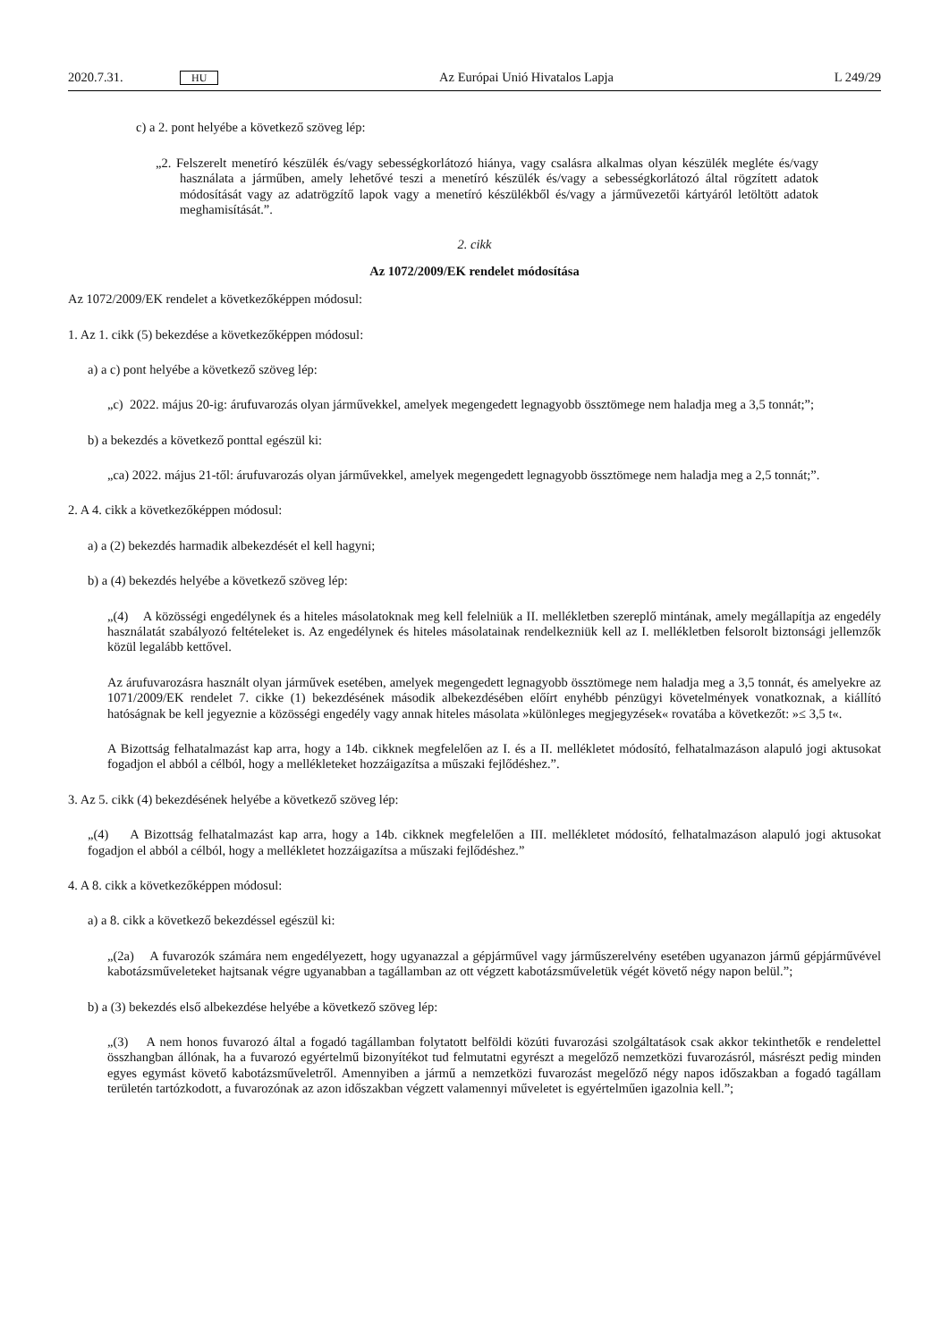2020.7.31. HU Az Európai Unió Hivatalos Lapja L 249/29
c) a 2. pont helyébe a következő szöveg lép:
„2. Felszerelt menetíró készülék és/vagy sebességkorlátozó hiánya, vagy csalásra alkalmas olyan készülék megléte és/vagy használata a járműben, amely lehetővé teszi a menetíró készülék és/vagy a sebességkorlátozó által rögzített adatok módosítását vagy az adatrögzítő lapok vagy a menetíró készülékből és/vagy a járművezetői kártyáról letöltött adatok meghamisítását.”.
2. cikk
Az 1072/2009/EK rendelet módosítása
Az 1072/2009/EK rendelet a következőképpen módosul:
1. Az 1. cikk (5) bekezdése a következőképpen módosul:
a) a c) pont helyébe a következő szöveg lép:
„c) 2022. május 20-ig: árufuvarozás olyan járművekkel, amelyek megengedett legnagyobb össztömege nem haladja meg a 3,5 tonnát;”;
b) a bekezdés a következő ponttal egészül ki:
„ca) 2022. május 21-től: árufuvarozás olyan járművekkel, amelyek megengedett legnagyobb össztömege nem haladja meg a 2,5 tonnát;”.
2. A 4. cikk a következőképpen módosul:
a) a (2) bekezdés harmadik albekezdését el kell hagyni;
b) a (4) bekezdés helyébe a következő szöveg lép:
„(4) A közösségi engedélynek és a hiteles másolatoknak meg kell felelniük a II. mellékletben szereplő mintának, amely megállapítja az engedély használatát szabályozó feltételeket is. Az engedélynek és hiteles másolatainak rendelkezniük kell az I. mellékletben felsorolt biztonsági jellemzők közül legalább kettővel.
Az árufuvarozásra használt olyan járművek esetében, amelyek megengedett legnagyobb össztömege nem haladja meg a 3,5 tonnát, és amelyekre az 1071/2009/EK rendelet 7. cikke (1) bekezdésének második albekezdésében előírt enyhébb pénzügyi követelmények vonatkoznak, a kiállító hatóságnak be kell jegyeznie a közösségi engedély vagy annak hiteles másolata »különleges megjegyzések« rovatába a következőt: »≤ 3,5 t«.
A Bizottság felhatalmazást kap arra, hogy a 14b. cikknek megfelelően az I. és a II. mellékletet módosító, felhatalmazáson alapuló jogi aktusokat fogadjon el abból a célból, hogy a mellékleteket hozzáigazítsa a műszaki fejlődéshez.”.
3. Az 5. cikk (4) bekezdésének helyébe a következő szöveg lép:
„(4) A Bizottság felhatalmazást kap arra, hogy a 14b. cikknek megfelelően a III. mellékletet módosító, felhatalmazáson alapuló jogi aktusokat fogadjon el abból a célból, hogy a mellékletet hozzáigazítsa a műszaki fejlődéshez.”
4. A 8. cikk a következőképpen módosul:
a) a 8. cikk a következő bekezdéssel egészül ki:
„(2a) A fuvarozók számára nem engedélyezett, hogy ugyanazzal a gépjárművel vagy járműszerelvény esetében ugyanazon jármű gépjárművével kabotázsműveleteket hajtsanak végre ugyanabban a tagállamban az ott végzett kabotázsműveletük végét követő négy napon belül.”;
b) a (3) bekezdés első albekezdése helyébe a következő szöveg lép:
„(3) A nem honos fuvarozó által a fogadó tagállamban folytatott belföldi közúti fuvarozási szolgáltatások csak akkor tekinthetők e rendelettel összhangban állónak, ha a fuvarozó egyértelmű bizonyítékot tud felmutatni egyrészt a megelőző nemzetközi fuvarozásról, másrészt pedig minden egyes egymást követő kabotázsműveletről. Amennyiben a jármű a nemzetközi fuvarozást megelőző négy napos időszakban a fogadó tagállam területén tartózkodott, a fuvarozónak az azon időszakban végzett valamennyi műveletet is egyértelműen igazolnia kell.”;